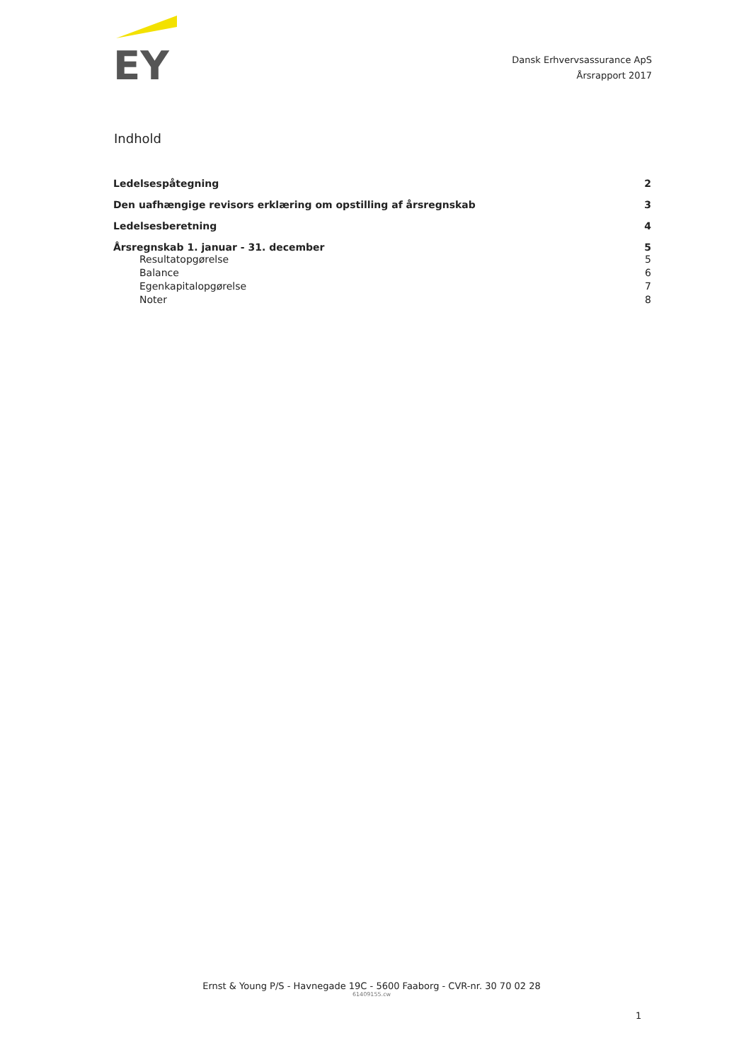EY
Dansk Erhvervsassurance ApS
Årsrapport 2017
Indhold
Ledelsespåtegning 2
Den uafhængige revisors erklæring om opstilling af årsregnskab 3
Ledelsesberetning 4
Årsregnskab 1. januar - 31. december 5
Resultatopgørelse 5
Balance 6
Egenkapitalopgørelse 7
Noter 8
Ernst & Young P/S - Havnegade 19C - 5600 Faaborg - CVR-nr. 30 70 02 28
61409155.cw
1